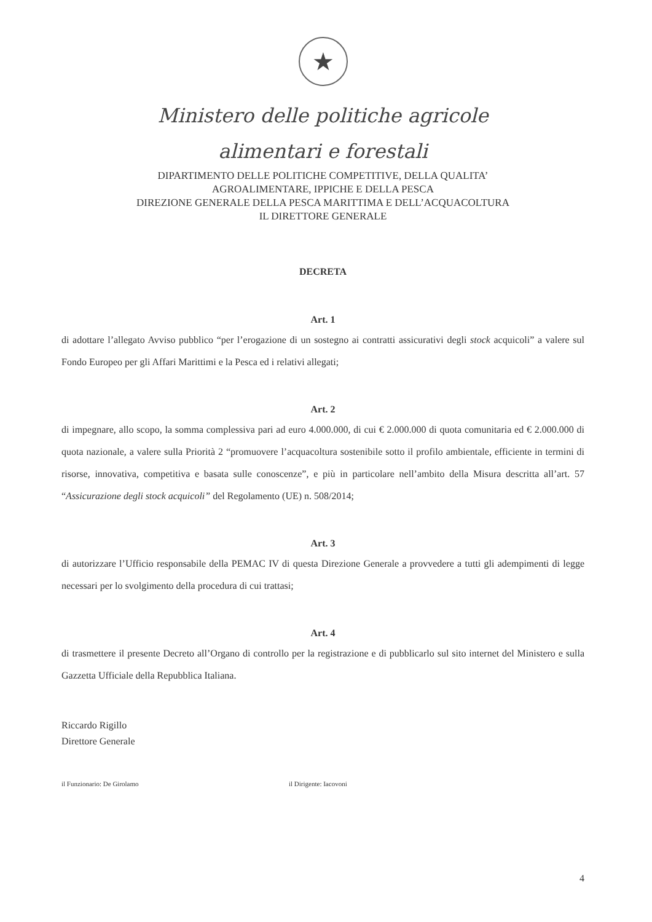★
Ministero delle politiche agricole
alimentari e forestali
DIPARTIMENTO DELLE POLITICHE COMPETITIVE, DELLA QUALITA’
AGROALIMENTARE, IPPICHE E DELLA PESCA
DIREZIONE GENERALE DELLA PESCA MARITTIMA E DELL’ACQUACOLTURA
IL DIRETTORE GENERALE
DECRETA
Art. 1
di adottare l’allegato Avviso pubblico “per l’erogazione di un sostegno ai contratti assicurativi degli stock acquicoli” a valere sul Fondo Europeo per gli Affari Marittimi e la Pesca ed i relativi allegati;
Art. 2
di impegnare, allo scopo, la somma complessiva pari ad euro 4.000.000, di cui € 2.000.000 di quota comunitaria ed € 2.000.000 di quota nazionale, a valere sulla Priorità 2 “promuovere l’acquacoltura sostenibile sotto il profilo ambientale, efficiente in termini di risorse, innovativa, competitiva e basata sulle conoscenze”, e più in particolare nell’ambito della Misura descritta all’art. 57 “Assicurazione degli stock acquicoli” del Regolamento (UE) n. 508/2014;
Art. 3
di autorizzare l’Ufficio responsabile della PEMAC IV di questa Direzione Generale a provvedere a tutti gli adempimenti di legge necessari per lo svolgimento della procedura di cui trattasi;
Art. 4
di trasmettere il presente Decreto all’Organo di controllo per la registrazione e di pubblicarlo sul sito internet del Ministero e sulla Gazzetta Ufficiale della Repubblica Italiana.
Riccardo Rigillo
Direttore Generale
il Funzionario: De Girolamo il Dirigente: Iacovoni
4